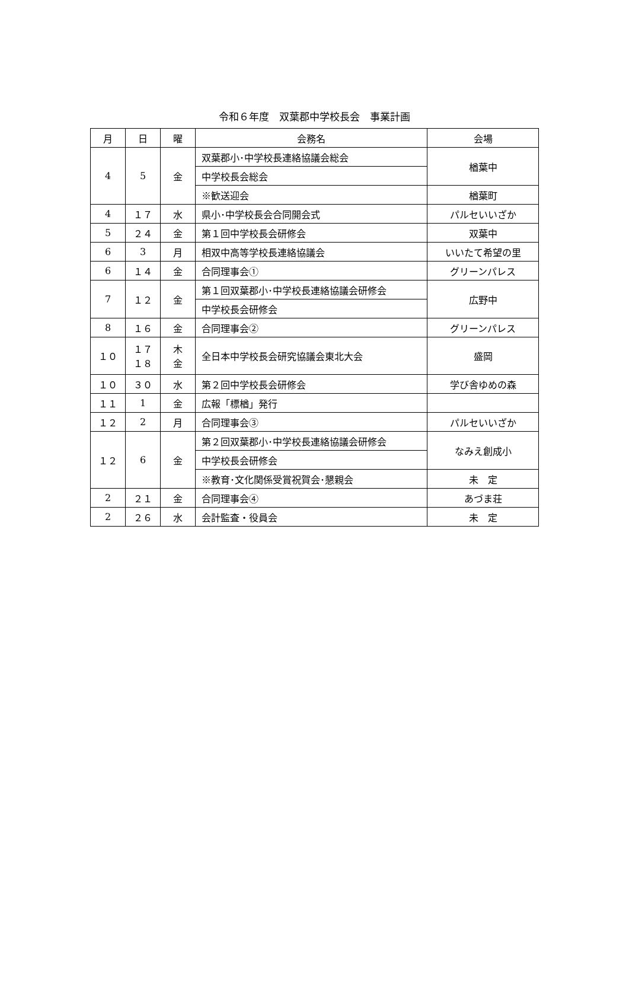令和６年度　双葉郡中学校長会　事業計画
| 月 | 日 | 曜 | 会務名 | 会場 |
| --- | --- | --- | --- | --- |
| 4 | 5 | 金 | 双葉郡小･中学校長連絡協議会総会 | 楢葉中 |
| | | | 中学校長会総会 | |
| | | | ※歓送迎会 | 楢葉町 |
| 4 | １７ | 水 | 県小･中学校長会合同開会式 | パルセいいざか |
| 5 | ２４ | 金 | 第１回中学校長会研修会 | 双葉中 |
| 6 | 3 | 月 | 相双中高等学校長連絡協議会 | いいたて希望の里 |
| 6 | １４ | 金 | 合同理事会① | グリーンパレス |
| 7 | １２ | 金 | 第１回双葉郡小･中学校長連絡協議会研修会 | 広野中 |
| | | | 中学校長会研修会 | |
| 8 | １６ | 金 | 合同理事会② | グリーンパレス |
| １０ | １７ １８ | 木 金 | 全日本中学校長会研究協議会東北大会 | 盛岡 |
| １０ | ３０ | 水 | 第２回中学校長会研修会 | 学び舎ゆめの森 |
| １１ | 1 | 金 | 広報「標楢」発行 | |
| １２ | 2 | 月 | 合同理事会③ | パルセいいざか |
| １２ | 6 | 金 | 第２回双葉郡小･中学校長連絡協議会研修会 | なみえ創成小 |
| | | | 中学校長会研修会 | |
| | | | ※教育･文化関係受賞祝賀会･懇親会 | 未 定 |
| 2 | ２１ | 金 | 合同理事会④ | あづま荘 |
| 2 | ２６ | 水 | 会計監査・役員会 | 未 定 |